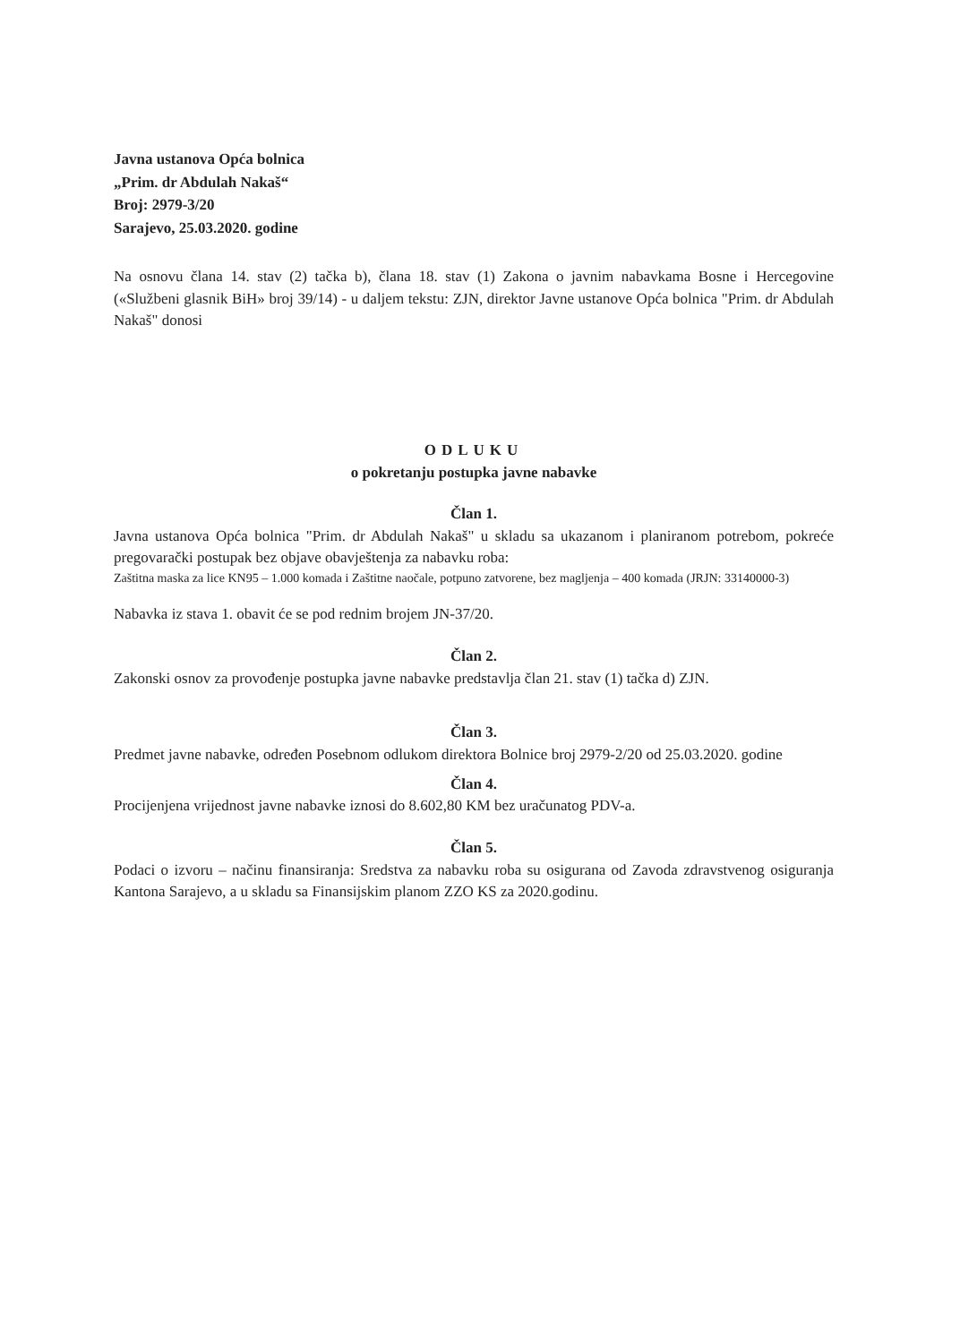Javna ustanova Opća bolnica
„Prim. dr Abdulah Nakaš“
Broj: 2979-3/20
Sarajevo, 25.03.2020. godine
Na osnovu člana 14. stav (2) tačka b), člana 18. stav (1) Zakona o javnim nabavkama Bosne i Hercegovine («Službeni glasnik BiH» broj 39/14) - u daljem tekstu: ZJN, direktor Javne ustanove Opća bolnica "Prim. dr Abdulah Nakaš" donosi
ODLUKU
o pokretanju postupka javne nabavke
Član 1.
Javna ustanova Opća bolnica "Prim. dr Abdulah Nakaš" u skladu sa ukazanom i planiranom potrebom, pokreće pregovarački postupak bez objave obavještenja za nabavku roba:
Zaštitna maska za lice KN95 – 1.000 komada i Zaštitne naočale, potpuno zatvorene, bez magljenja – 400 komada (JRJN: 33140000-3)
Nabavka iz stava 1. obavit će se pod rednim brojem JN-37/20.
Član 2.
Zakonski osnov za provođenje postupka javne nabavke predstavlja član 21. stav (1) tačka d) ZJN.
Član 3.
Predmet javne nabavke, određen Posebnom odlukom direktora Bolnice broj 2979-2/20 od 25.03.2020. godine
Član 4.
Procijenjena vrijednost javne nabavke iznosi do 8.602,80 KM bez uračunatog PDV-a.
Član 5.
Podaci o izvoru – načinu finansiranja: Sredstva za nabavku roba su osigurana od Zavoda zdravstvenog osiguranja Kantona Sarajevo, a u skladu sa Finansijskim planom ZZO KS za 2020.godinu.